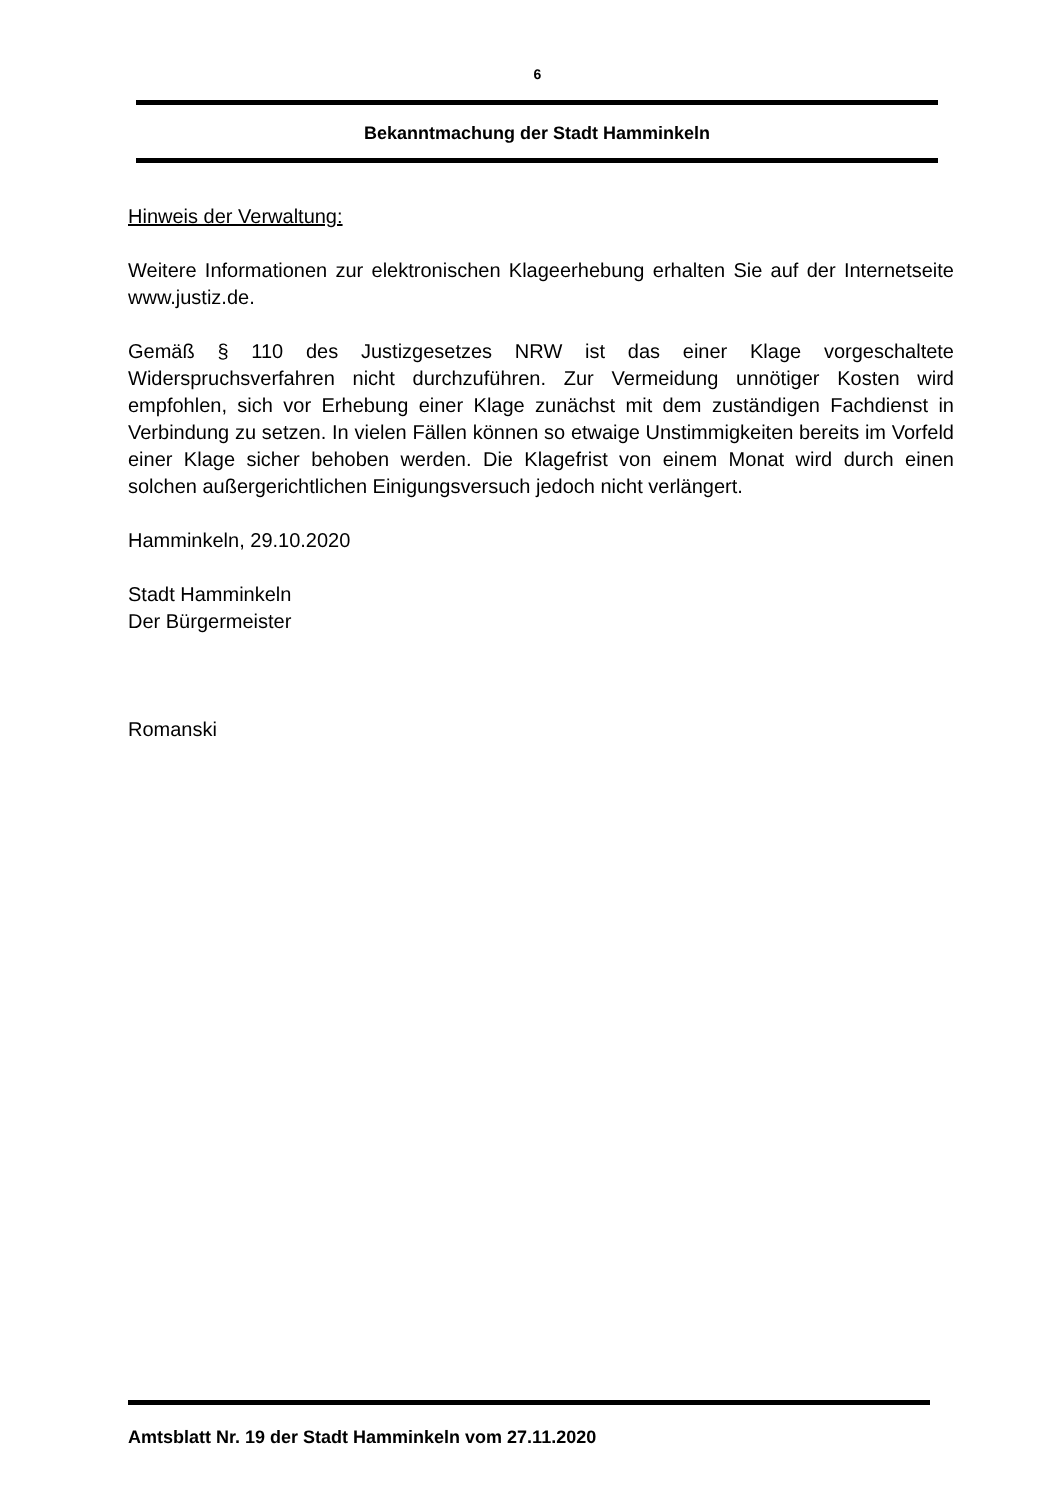6
Bekanntmachung der Stadt Hamminkeln
Hinweis der Verwaltung:
Weitere Informationen zur elektronischen Klageerhebung erhalten Sie auf der Internetseite www.justiz.de.
Gemäß § 110 des Justizgesetzes NRW ist das einer Klage vorgeschaltete Widerspruchsverfahren nicht durchzuführen. Zur Vermeidung unnötiger Kosten wird empfohlen, sich vor Erhebung einer Klage zunächst mit dem zuständigen Fachdienst in Verbindung zu setzen. In vielen Fällen können so etwaige Unstimmigkeiten bereits im Vorfeld einer Klage sicher behoben werden. Die Klagefrist von einem Monat wird durch einen solchen außergerichtlichen Einigungsversuch jedoch nicht verlängert.
Hamminkeln, 29.10.2020
Stadt Hamminkeln
Der Bürgermeister
Romanski
Amtsblatt Nr. 19 der Stadt Hamminkeln vom 27.11.2020